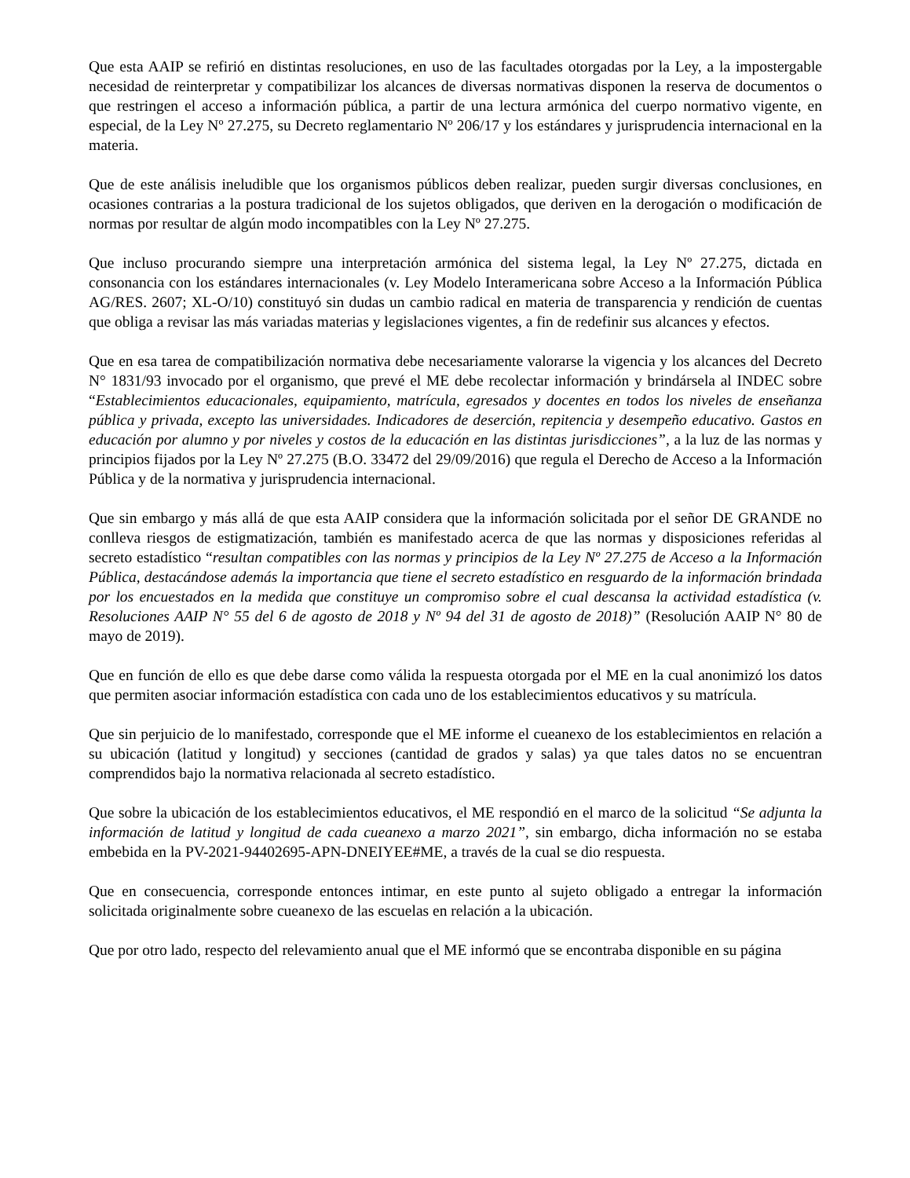Que esta AAIP se refirió en distintas resoluciones, en uso de las facultades otorgadas por la Ley, a la impostergable necesidad de reinterpretar y compatibilizar los alcances de diversas normativas disponen la reserva de documentos o que restringen el acceso a información pública, a partir de una lectura armónica del cuerpo normativo vigente, en especial, de la Ley Nº 27.275, su Decreto reglamentario Nº 206/17 y los estándares y jurisprudencia internacional en la materia.
Que de este análisis ineludible que los organismos públicos deben realizar, pueden surgir diversas conclusiones, en ocasiones contrarias a la postura tradicional de los sujetos obligados, que deriven en la derogación o modificación de normas por resultar de algún modo incompatibles con la Ley Nº 27.275.
Que incluso procurando siempre una interpretación armónica del sistema legal, la Ley Nº 27.275, dictada en consonancia con los estándares internacionales (v. Ley Modelo Interamericana sobre Acceso a la Información Pública AG/RES. 2607; XL-O/10) constituyó sin dudas un cambio radical en materia de transparencia y rendición de cuentas que obliga a revisar las más variadas materias y legislaciones vigentes, a fin de redefinir sus alcances y efectos.
Que en esa tarea de compatibilización normativa debe necesariamente valorarse la vigencia y los alcances del Decreto N° 1831/93 invocado por el organismo, que prevé el ME debe recolectar información y brindársela al INDEC sobre “Establecimientos educacionales, equipamiento, matrícula, egresados y docentes en todos los niveles de enseñanza pública y privada, excepto las universidades. Indicadores de deserción, repitencia y desempeño educativo. Gastos en educación por alumno y por niveles y costos de la educación en las distintas jurisdicciones”, a la luz de las normas y principios fijados por la Ley Nº 27.275 (B.O. 33472 del 29/09/2016) que regula el Derecho de Acceso a la Información Pública y de la normativa y jurisprudencia internacional.
Que sin embargo y más allá de que esta AAIP considera que la información solicitada por el señor DE GRANDE no conlleva riesgos de estigmatización, también es manifestado acerca de que las normas y disposiciones referidas al secreto estadístico “resultan compatibles con las normas y principios de la Ley Nº 27.275 de Acceso a la Información Pública, destacándose además la importancia que tiene el secreto estadístico en resguardo de la información brindada por los encuestados en la medida que constituye un compromiso sobre el cual descansa la actividad estadística (v. Resoluciones AAIP N° 55 del 6 de agosto de 2018 y Nº 94 del 31 de agosto de 2018)” (Resolución AAIP N° 80 de mayo de 2019).
Que en función de ello es que debe darse como válida la respuesta otorgada por el ME en la cual anonimizó los datos que permiten asociar información estadística con cada uno de los establecimientos educativos y su matrícula.
Que sin perjuicio de lo manifestado, corresponde que el ME informe el cueanexo de los establecimientos en relación a su ubicación (latitud y longitud) y secciones (cantidad de grados y salas) ya que tales datos no se encuentran comprendidos bajo la normativa relacionada al secreto estadístico.
Que sobre la ubicación de los establecimientos educativos, el ME respondió en el marco de la solicitud “Se adjunta la información de latitud y longitud de cada cueanexo a marzo 2021”, sin embargo, dicha información no se estaba embebida en la PV-2021-94402695-APN-DNEIYEE#ME, a través de la cual se dio respuesta.
Que en consecuencia, corresponde entonces intimar, en este punto al sujeto obligado a entregar la información solicitada originalmente sobre cueanexo de las escuelas en relación a la ubicación.
Que por otro lado, respecto del relevamiento anual que el ME informó que se encontraba disponible en su página